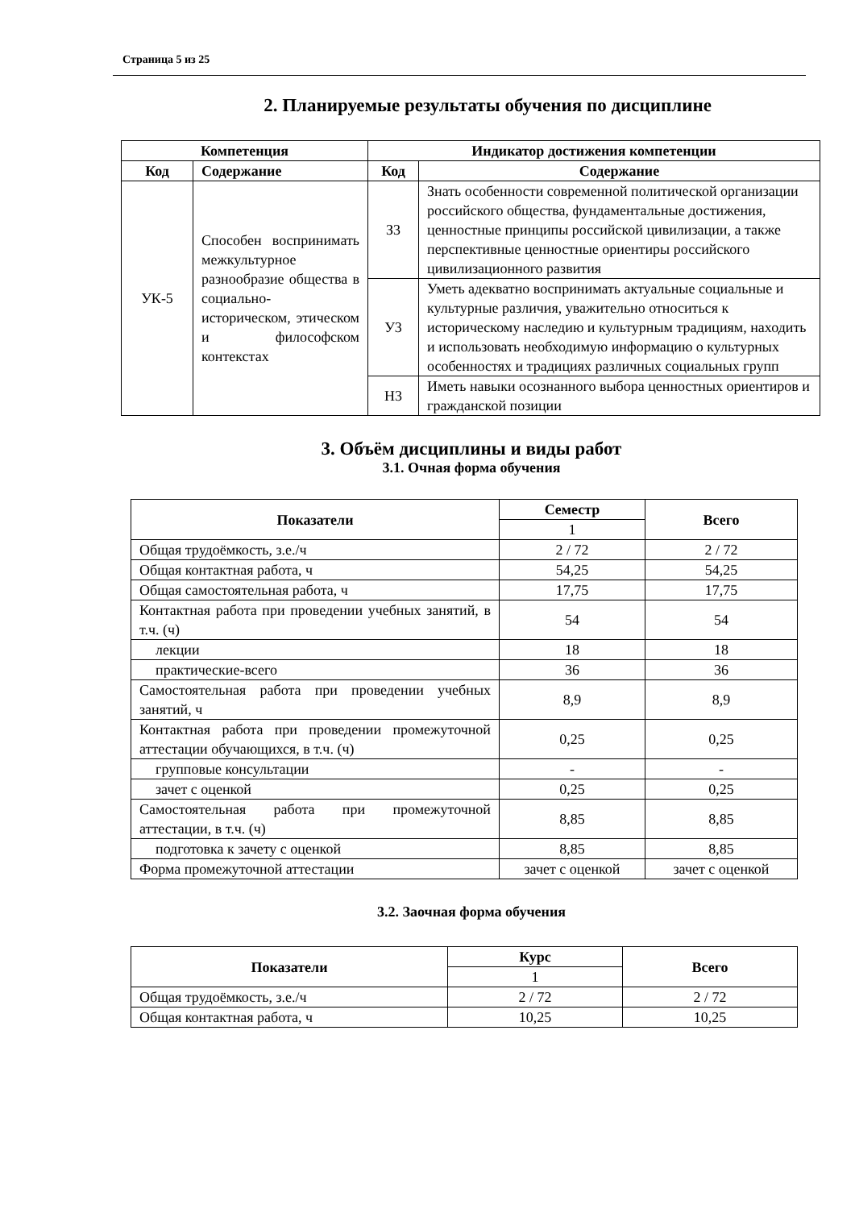Страница 5 из 25
2. Планируемые результаты обучения по дисциплине
| Компетенция | | Индикатор достижения компетенции | |
| --- | --- | --- | --- |
| Код | Содержание | Код | Содержание |
| УК-5 | Способен воспринимать межкультурное разнообразие общества в социально-историческом, этическом и философском контекстах | З3 | Знать особенности современной политической организации российского общества, фундаментальные достижения, ценностные принципы российской цивилизации, а также перспективные ценностные ориентиры российского цивилизационного развития |
| | | У3 | Уметь адекватно воспринимать актуальные социальные и культурные различия, уважительно относиться к историческому наследию и культурным традициям, находить и использовать необходимую информацию о культурных особенностях и традициях различных социальных групп |
| | | Н3 | Иметь навыки осознанного выбора ценностных ориентиров и гражданской позиции |
3. Объём дисциплины и виды работ
3.1. Очная форма обучения
| Показатели | Семестр | Всего |
| --- | --- | --- |
| | 1 | |
| Общая трудоёмкость, з.е./ч | 2 / 72 | 2 / 72 |
| Общая контактная работа, ч | 54,25 | 54,25 |
| Общая самостоятельная работа, ч | 17,75 | 17,75 |
| Контактная работа при проведении учебных занятий, в т.ч. (ч) | 54 | 54 |
| лекции | 18 | 18 |
| практические-всего | 36 | 36 |
| Самостоятельная работа при проведении учебных занятий, ч | 8,9 | 8,9 |
| Контактная работа при проведении промежуточной аттестации обучающихся, в т.ч. (ч) | 0,25 | 0,25 |
| групповые консультации | - | - |
| зачет с оценкой | 0,25 | 0,25 |
| Самостоятельная работа при промежуточной аттестации, в т.ч. (ч) | 8,85 | 8,85 |
| подготовка к зачету с оценкой | 8,85 | 8,85 |
| Форма промежуточной аттестации | зачет с оценкой | зачет с оценкой |
3.2. Заочная форма обучения
| Показатели | Курс | Всего |
| --- | --- | --- |
| | 1 | |
| Общая трудоёмкость, з.е./ч | 2 / 72 | 2 / 72 |
| Общая контактная работа, ч | 10,25 | 10,25 |